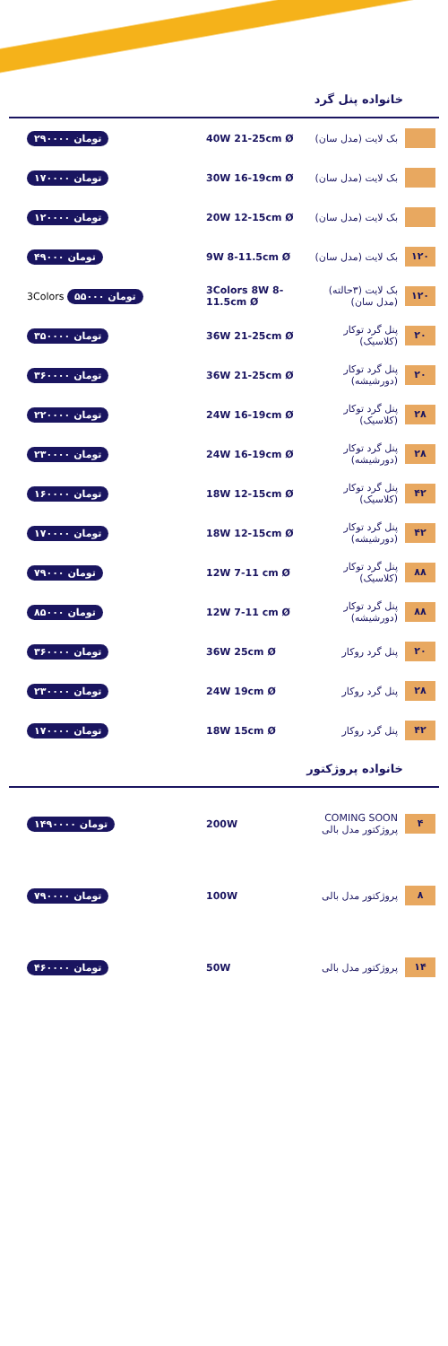خانواده پنل گرد
۲۹۰۰۰۰ تومان 40W 21-25cm Ø بک لایت (مدل سان)
۱۷۰۰۰۰ تومان 30W 16-19cm Ø بک لایت (مدل سان)
۱۲۰۰۰۰ تومان 20W 12-15cm Ø بک لایت (مدل سان)
۴۹۰۰۰ تومان 9W 8-11.5cm Ø بک لایت (مدل سان)
۱۲۰
3Colors ۵۵۰۰۰ تومان
3Colors 8W 8-11.5cm Ø
بک لایت (۳حالته) (مدل سان)
۱۲۰
۳۵۰۰۰۰ تومان 36W 21-25cm Ø پنل گرد توکار (کلاسیک)
۲۰
۳۶۰۰۰۰ تومان 36W 21-25cm Ø پنل گرد توکار (دورشیشه)
۲۰
۲۲۰۰۰۰ تومان 24W 16-19cm Ø پنل گرد توکار (کلاسیک)
۲۸
۲۳۰۰۰۰ تومان 24W 16-19cm Ø پنل گرد توکار (دورشیشه)
۲۸
۱۶۰۰۰۰ تومان 18W 12-15cm Ø پنل گرد توکار (کلاسیک)
۴۲
۱۷۰۰۰۰ تومان 18W 12-15cm Ø پنل گرد توکار (دورشیشه)
۴۲
۷۹۰۰۰ تومان 12W 7-11 cm Ø پنل گرد توکار (کلاسیک)
۸۸
۸۵۰۰۰ تومان 12W 7-11 cm Ø پنل گرد توکار (دورشیشه)
۸۸
۳۶۰۰۰۰ تومان 36W 25cm Ø پنل گرد روکار
۲۰
۲۳۰۰۰۰ تومان 24W 19cm Ø پنل گرد روکار
۲۸
۱۷۰۰۰۰ تومان 18W 15cm Ø پنل گرد روکار
۴۲
خانواده پروژکتور
۱۴۹۰۰۰۰ تومان 200W
COMING SOON پروژکتور مدل بالی
۴
۷۹۰۰۰۰ تومان 100W پروژکتور مدل بالی
۸
۴۶۰۰۰۰ تومان 50W پروژکتور مدل بالی
۱۴